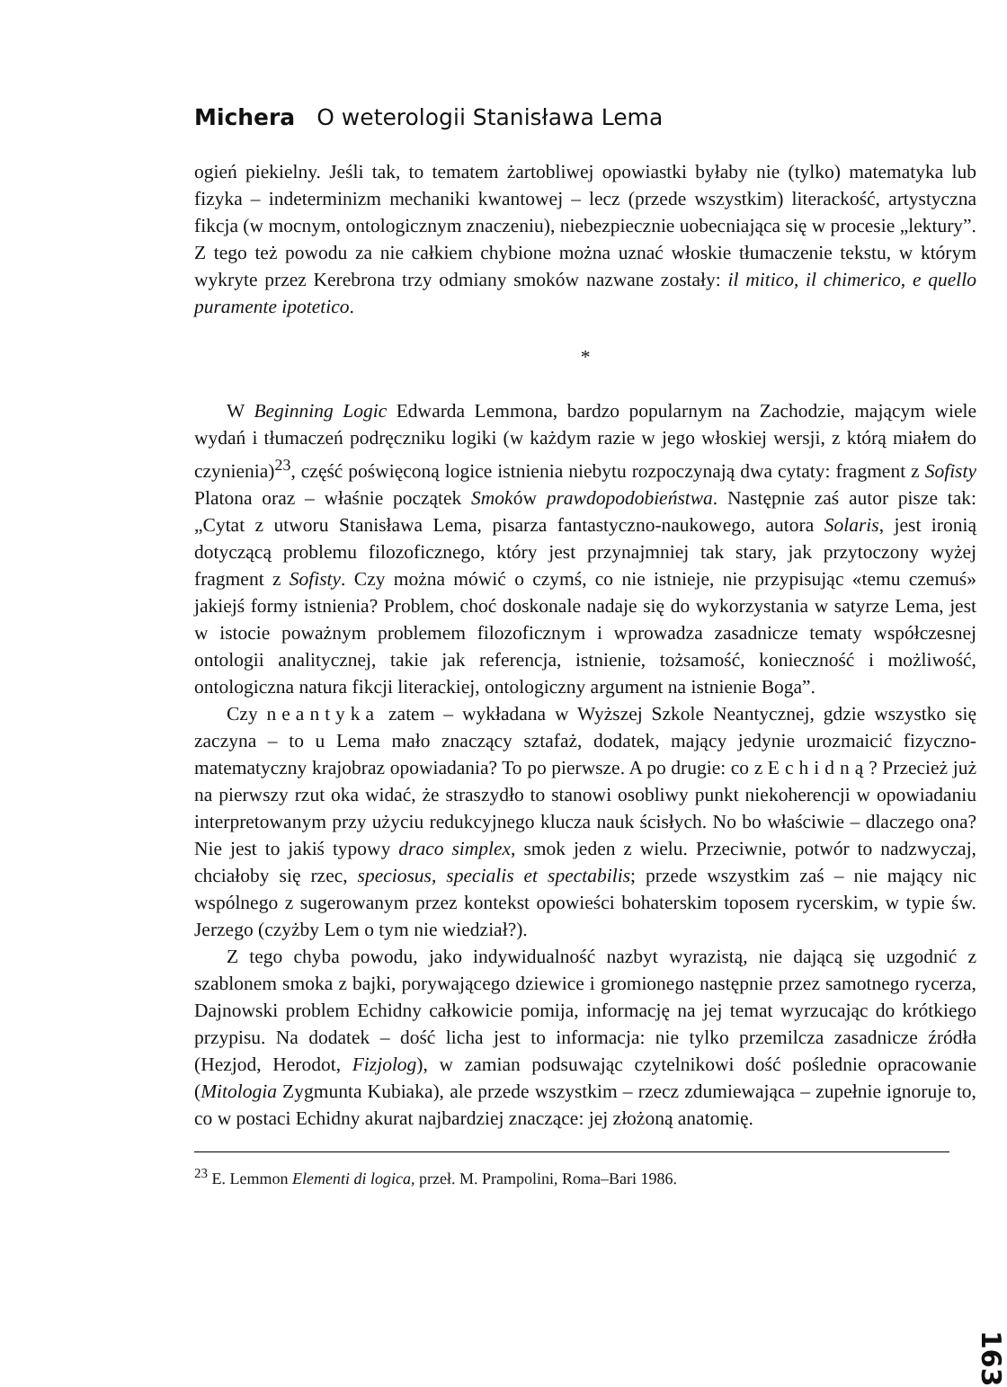Michera O weterologii Stanisława Lema
ogień piekielny. Jeśli tak, to tematem żartobliwej opowiastki byłaby nie (tylko) matematyka lub fizyka – indeterminizm mechaniki kwantowej – lecz (przede wszystkim) literackość, artystyczna fikcja (w mocnym, ontologicznym znaczeniu), niebezpiecznie uobecniająca się w procesie „lektury”. Z tego też powodu za nie całkiem chybione można uznać włoskie tłumaczenie tekstu, w którym wykryte przez Kerebrona trzy odmiany smoków nazwane zostały: il mitico, il chimerico, e quello puramente ipotetico.
*
W Beginning Logic Edwarda Lemmona, bardzo popularnym na Zachodzie, mającym wiele wydań i tłumaczeń podręczniku logiki (w każdym razie w jego włoskiej wersji, z którą miałem do czynienia)<sup>23</sup>, część poświęconą logice istnienia niebytu rozpoczynają dwa cytaty: fragment z Sofisty Platona oraz – właśnie początek Smoków prawdopodobieństwa. Następnie zaś autor pisze tak: „Cytat z utworu Stanisława Lema, pisarza fantastyczno-naukowego, autora Solaris, jest ironią dotyczącą problemu filozoficznego, który jest przynajmniej tak stary, jak przytoczony wyżej fragment z Sofisty. Czy można mówić o czymś, co nie istnieje, nie przypisując «temu czemuś» jakiejś formy istnienia? Problem, choć doskonale nadaje się do wykorzystania w satyrze Lema, jest w istocie poważnym problemem filozoficznym i wprowadza zasadnicze tematy współczesnej ontologii analitycznej, takie jak referencja, istnienie, tożsamość, konieczność i możliwość, ontologiczna natura fikcji literackiej, ontologiczny argument na istnienie Boga”.
Czy neantyka zatem – wykładana w Wyższej Szkole Neantycznej, gdzie wszystko się zaczyna – to u Lema mało znaczący sztafaż, dodatek, mający jedynie urozmaicić fizyczno-matematyczny krajobraz opowiadania? To po pierwsze. A po drugie: co z Echidną? Przecież już na pierwszy rzut oka widać, że straszydło to stanowi osobliwy punkt niekoherencji w opowiadaniu interpretowanym przy użyciu redukcyjnego klucza nauk ścisłych. No bo właściwie – dlaczego ona? Nie jest to jakiś typowy draco simplex, smok jeden z wielu. Przeciwnie, potwór to nadzwyczaj, chciałoby się rzec, speciosus, specialis et spectabilis; przede wszystkim zaś – nie mający nic wspólnego z sugerowanym przez kontekst opowieści bohaterskim toposem rycerskim, w typie św. Jerzego (czyżby Lem o tym nie wiedział?).
Z tego chyba powodu, jako indywidualność nazbyt wyrazistą, nie dającą się uzgodnić z szablonem smoka z bajki, porywającego dziewice i gromionego następnie przez samotnego rycerza, Dajnowski problem Echidny całkowicie pomija, informację na jej temat wyrzucając do krótkiego przypisu. Na dodatek – dość licha jest to informacja: nie tylko przemilcza zasadnicze źródła (Hezjod, Herodot, Fizjolog), w zamian podsuwając czytelnikowi dość poślednie opracowanie (Mitologia Zygmunta Kubiaka), ale przede wszystkim – rzecz zdumiewająca – zupełnie ignoruje to, co w postaci Echidny akurat najbardziej znaczące: jej złożoną anatomię.
<sup>23</sup> E. Lemmon Elementi di logica, przeł. M. Prampolini, Roma–Bari 1986.
163